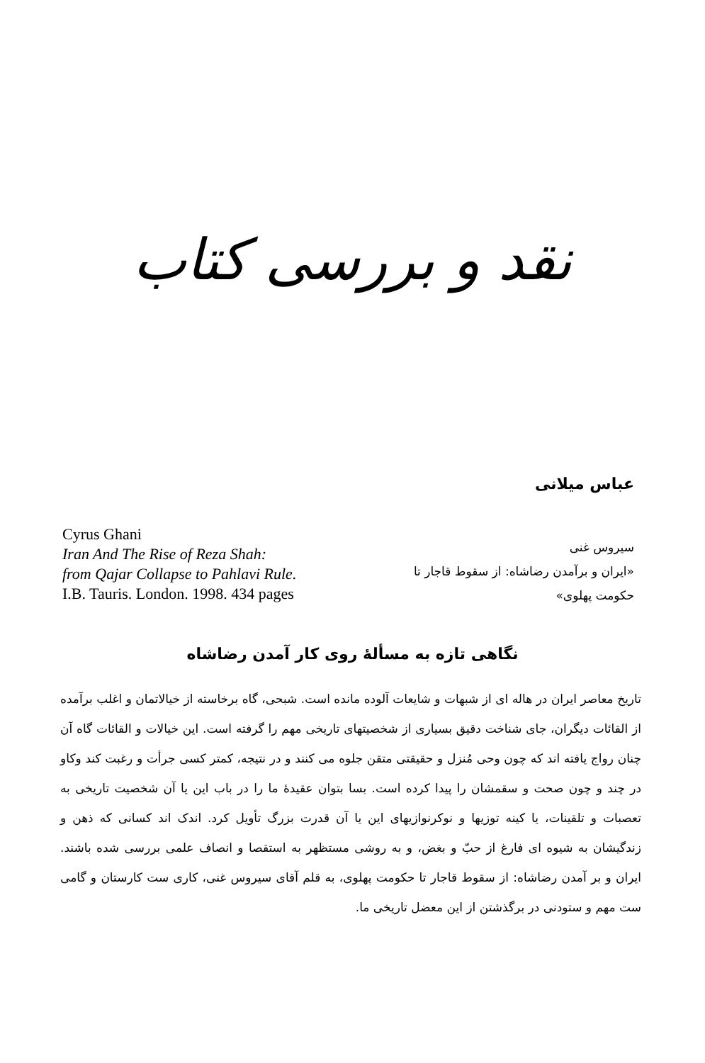نقد و بررسی کتاب
عباس میلانی
Cyrus Ghani
Iran And The Rise of Reza Shah:
from Qajar Collapse to Pahlavi Rule.
I.B. Tauris. London. 1998. 434 pages
سیروس غنی
«ایران و برآمدن رضاشاه: از سقوط قاجار تا حکومت پهلوی»
نگاهی تازه به مسألهٔ روی کار آمدن رضاشاه
تاریخ معاصر ایران در هاله ای از شبهات و شایعات آلوده مانده است. شبحی، گاه برخاسته از خیالاتمان و اغلب برآمده از القائات دیگران، جای شناخت دقیق بسیاری از شخصیتهای تاریخی مهم را گرفته است. این خیالات و القائات گاه آن چنان رواج یافته اند که چون وحی مُنزل و حقیقتی متقن جلوه می کنند و در نتیجه، کمتر کسی جرأت و رغبت کند وکاو در چند و چون صحت و سقمشان را پیدا کرده است. بسا بتوان عقیدهٔ ما را در باب این یا آن شخصیت تاریخی به تعصبات و تلقینات، یا کینه توزیها و نوکرنوازیهای این یا آن قدرت بزرگ تأویل کرد. اندک اند کسانی که ذهن و زندگیشان به شیوه ای فارغ از حبّ و بغض، و به روشی مستظهر به استقصا و انصاف علمی بررسی شده باشند. ایران و بر آمدن رضاشاه: از سقوط قاجار تا حکومت پهلوی، به قلم آقای سیروس غنی، کاری ست کارستان و گامی ست مهم و ستودنی در برگذشتن از این معضل تاریخی ما.